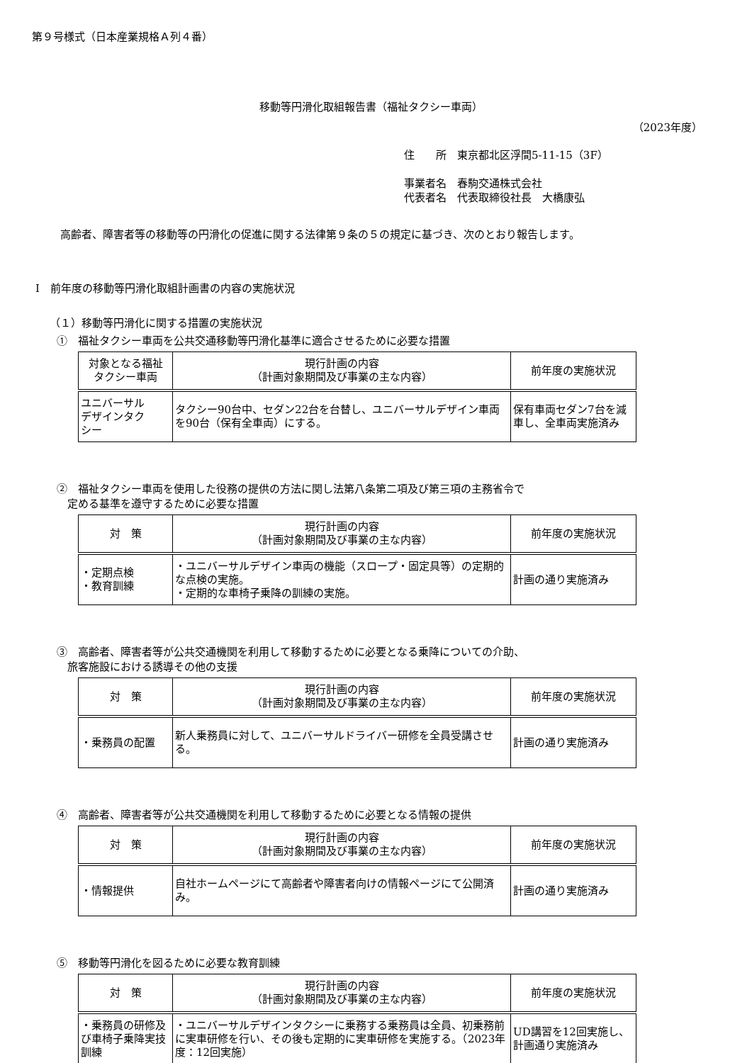第９号様式（日本産業規格Ａ列４番）
移動等円滑化取組報告書（福祉タクシー車両）
（2023年度）
住　　所　東京都北区浮間5-11-15（3F）
事業者名　春駒交通株式会社
代表者名　代表取締役社長　大橋康弘
高齢者、障害者等の移動等の円滑化の促進に関する法律第９条の５の規定に基づき、次のとおり報告します。
Ⅰ　前年度の移動等円滑化取組計画書の内容の実施状況
（１）移動等円滑化に関する措置の実施状況
①　福祉タクシー車両を公共交通移動等円滑化基準に適合させるために必要な措置
| 対象となる福祉 タクシー車両 | 現行計画の内容 （計画対象期間及び事業の主な内容） | 前年度の実施状況 |
| --- | --- | --- |
| ユニバーサル デザインタク シー | タクシー90台中、セダン22台を台替し、ユニバーサルデザイン車両を90台（保有全車両）にする。 | 保有車両セダン7台を減車し、全車両実施済み |
②　福祉タクシー車両を使用した役務の提供の方法に関し法第八条第二項及び第三項の主務省令で
　定める基準を遵守するために必要な措置
| 対 策 | 現行計画の内容 （計画対象期間及び事業の主な内容） | 前年度の実施状況 |
| --- | --- | --- |
| ・定期点検 ・教育訓練 | ・ユニバーサルデザイン車両の機能（スロープ・固定具等）の定期的な点検の実施。 ・定期的な車椅子乗降の訓練の実施。 | 計画の通り実施済み |
③　高齢者、障害者等が公共交通機関を利用して移動するために必要となる乗降についての介助、
　旅客施設における誘導その他の支援
| 対 策 | 現行計画の内容 （計画対象期間及び事業の主な内容） | 前年度の実施状況 |
| --- | --- | --- |
| ・乗務員の配置 | 新人乗務員に対して、ユニバーサルドライバー研修を全員受講させる。 | 計画の通り実施済み |
④　高齢者、障害者等が公共交通機関を利用して移動するために必要となる情報の提供
| 対 策 | 現行計画の内容 （計画対象期間及び事業の主な内容） | 前年度の実施状況 |
| --- | --- | --- |
| ・情報提供 | 自社ホームページにて高齢者や障害者向けの情報ページにて公開済み。 | 計画の通り実施済み |
⑤　移動等円滑化を図るために必要な教育訓練
| 対 策 | 現行計画の内容 （計画対象期間及び事業の主な内容） | 前年度の実施状況 |
| --- | --- | --- |
| ・乗務員の研修及び車椅子乗降実技訓練 | ・ユニバーサルデザインタクシーに乗務する乗務員は全員、初乗務前に実車研修を行い、その後も定期的に実車研修を実施する。（2023年度：12回実施） | UD講習を12回実施し、計画通り実施済み |